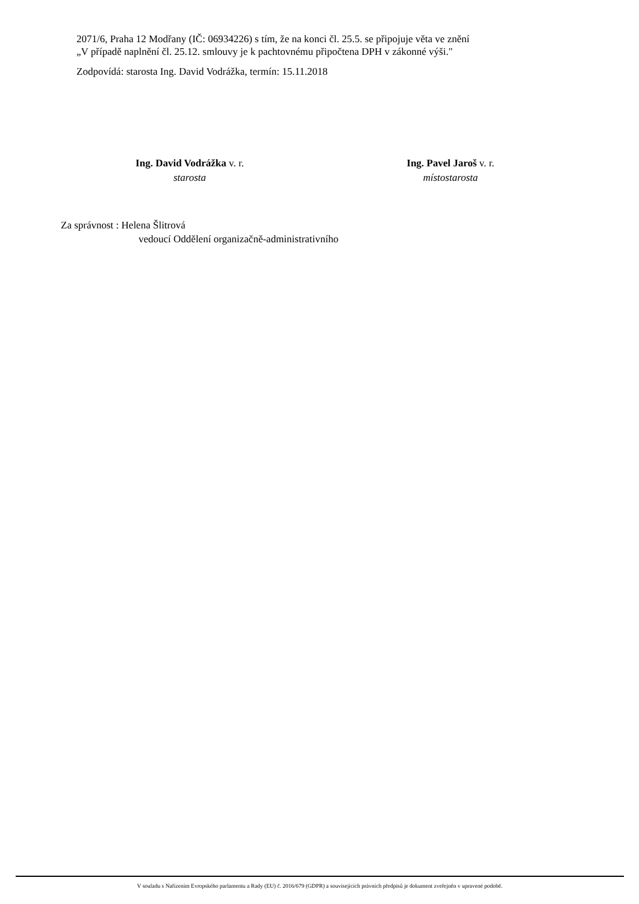2071/6, Praha 12 Modřany (IČ: 06934226) s tím, že na konci čl. 25.5. se připojuje věta ve znění
„V případě naplnění čl. 25.12. smlouvy je k pachtovnému připočtena DPH v zákonné výši."
Zodpovídá: starosta Ing. David Vodrážka, termín: 15.11.2018
Ing. David Vodrážka v. r.
starosta
Ing. Pavel Jaroš v. r.
místostarosta
Za správnost : Helena Šlitrová
vedoucí Oddělení organizačně-administrativního
V souladu s Nařízením Evropského parlamentu a Rady (EU) č. 2016/679 (GDPR) a souvisejících právních předpisů je dokument zveřejněn v upravené podobě.